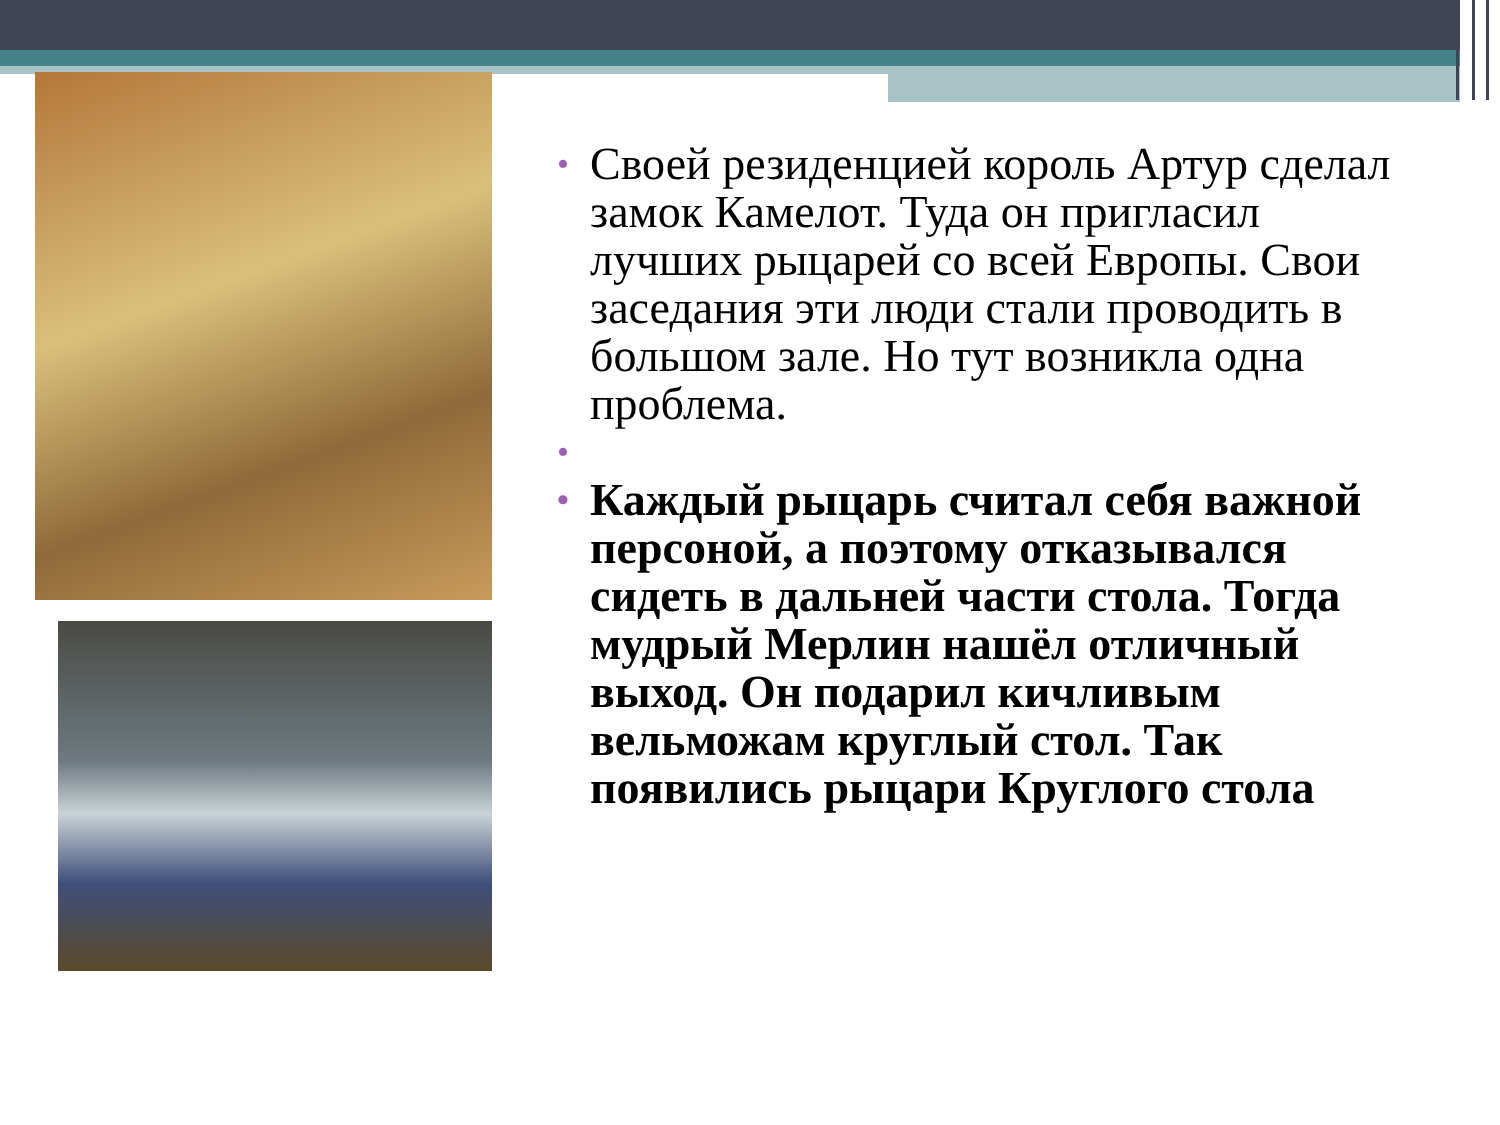• Своей резиденцией король Артур сделал замок Камелот. Туда он пригласил лучших рыцарей со всей Европы. Свои заседания эти люди стали проводить в большом зале. Но тут возникла одна проблема.
•
• Каждый рыцарь считал себя важной персоной, а поэтому отказывался сидеть в дальней части стола. Тогда мудрый Мерлин нашёл отличный выход. Он подарил кичливым вельможам круглый стол. Так появились рыцари Круглого стола